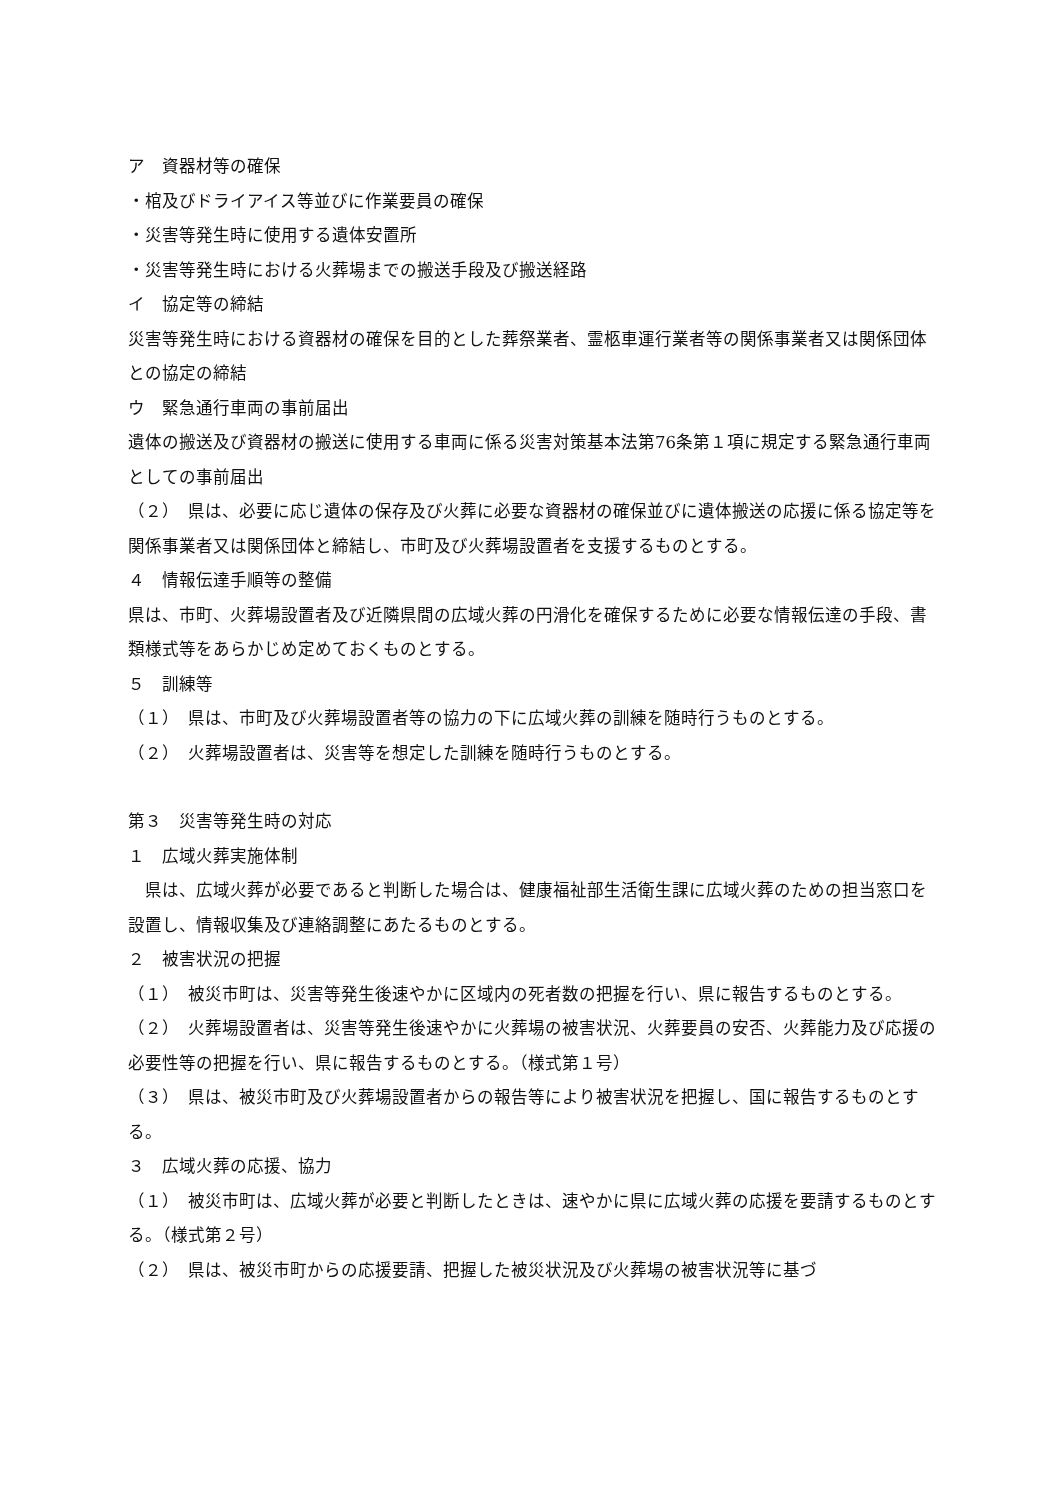ア　資器材等の確保
・棺及びドライアイス等並びに作業要員の確保
・災害等発生時に使用する遺体安置所
・災害等発生時における火葬場までの搬送手段及び搬送経路
イ　協定等の締結
災害等発生時における資器材の確保を目的とした葬祭業者、霊柩車運行業者等の関係事業者又は関係団体との協定の締結
ウ　緊急通行車両の事前届出
遺体の搬送及び資器材の搬送に使用する車両に係る災害対策基本法第76条第１項に規定する緊急通行車両としての事前届出
（２）　県は、必要に応じ遺体の保存及び火葬に必要な資器材の確保並びに遺体搬送の応援に係る協定等を関係事業者又は関係団体と締結し、市町及び火葬場設置者を支援するものとする。
４　情報伝達手順等の整備
県は、市町、火葬場設置者及び近隣県間の広域火葬の円滑化を確保するために必要な情報伝達の手段、書類様式等をあらかじめ定めておくものとする。
５　訓練等
（１）　県は、市町及び火葬場設置者等の協力の下に広域火葬の訓練を随時行うものとする。
（２）　火葬場設置者は、災害等を想定した訓練を随時行うものとする。
第３　災害等発生時の対応
１　広域火葬実施体制
　県は、広域火葬が必要であると判断した場合は、健康福祉部生活衛生課に広域火葬のための担当窓口を設置し、情報収集及び連絡調整にあたるものとする。
２　被害状況の把握
（１）　被災市町は、災害等発生後速やかに区域内の死者数の把握を行い、県に報告するものとする。
（２）　火葬場設置者は、災害等発生後速やかに火葬場の被害状況、火葬要員の安否、火葬能力及び応援の必要性等の把握を行い、県に報告するものとする。（様式第１号）
（３）　県は、被災市町及び火葬場設置者からの報告等により被害状況を把握し、国に報告するものとする。
３　広域火葬の応援、協力
（１）　被災市町は、広域火葬が必要と判断したときは、速やかに県に広域火葬の応援を要請するものとする。（様式第２号）
（２）　県は、被災市町からの応援要請、把握した被災状況及び火葬場の被害状況等に基づ